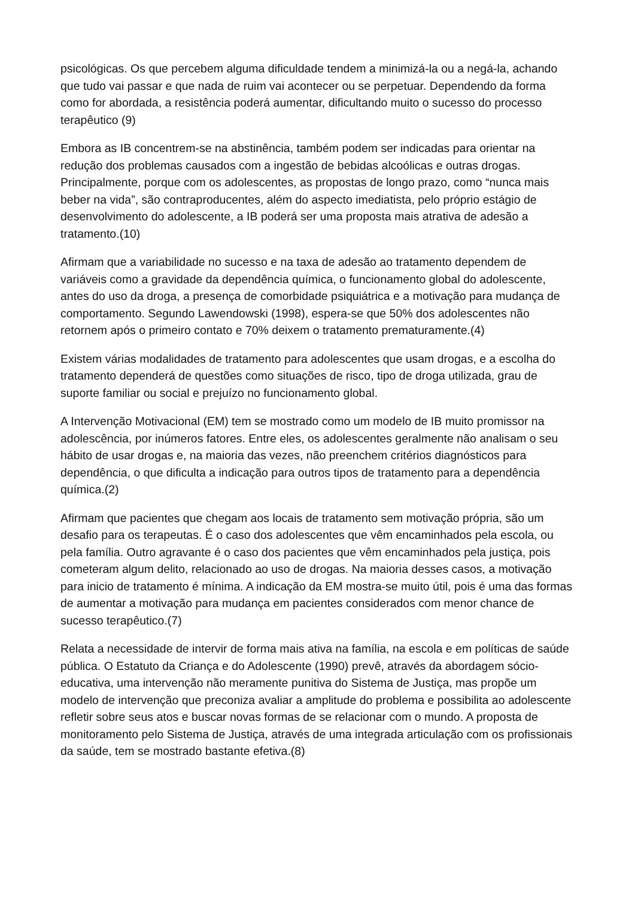psicológicas. Os que percebem alguma dificuldade tendem a minimizá-la ou a negá-la, achando que tudo vai passar e que nada de ruim vai acontecer ou se perpetuar. Dependendo da forma como for abordada, a resistência poderá aumentar, dificultando muito o sucesso do processo terapêutico (9)
Embora as IB concentrem-se na abstinência, também podem ser indicadas para orientar na redução dos problemas causados com a ingestão de bebidas alcoólicas e outras drogas. Principalmente, porque com os adolescentes, as propostas de longo prazo, como “nunca mais beber na vida”, são contraproducentes, além do aspecto imediatista, pelo próprio estágio de desenvolvimento do adolescente, a IB poderá ser uma proposta mais atrativa de adesão a tratamento.(10)
Afirmam que a variabilidade no sucesso e na taxa de adesão ao tratamento dependem de variáveis como a gravidade da dependência química, o funcionamento global do adolescente, antes do uso da droga, a presença de comorbidade psiquiátrica e a motivação para mudança de comportamento. Segundo Lawendowski (1998), espera-se que 50% dos adolescentes não retornem após o primeiro contato e 70% deixem o tratamento prematuramente.(4)
Existem várias modalidades de tratamento para adolescentes que usam drogas, e a escolha do tratamento dependerá de questões como situações de risco, tipo de droga utilizada, grau de suporte familiar ou social e prejuízo no funcionamento global.
A Intervenção Motivacional (EM) tem se mostrado como um modelo de IB muito promissor na adolescência, por inúmeros fatores. Entre eles, os adolescentes geralmente não analisam o seu hábito de usar drogas e, na maioria das vezes, não preenchem critérios diagnósticos para dependência, o que dificulta a indicação para outros tipos de tratamento para a dependência química.(2)
Afirmam que pacientes que chegam aos locais de tratamento sem motivação própria, são um desafio para os terapeutas. É o caso dos adolescentes que vêm encaminhados pela escola, ou pela família. Outro agravante é o caso dos pacientes que vêm encaminhados pela justiça, pois cometeram algum delito, relacionado ao uso de drogas. Na maioria desses casos, a motivação para inicio de tratamento é mínima. A indicação da EM mostra-se muito útil, pois é uma das formas de aumentar a motivação para mudança em pacientes considerados com menor chance de sucesso terapêutico.(7)
Relata a necessidade de intervir de forma mais ativa na família, na escola e em políticas de saúde pública. O Estatuto da Criança e do Adolescente (1990) prevê, através da abordagem sócio-educativa, uma intervenção não meramente punitiva do Sistema de Justiça, mas propõe um modelo de intervenção que preconiza avaliar a amplitude do problema e possibilita ao adolescente refletir sobre seus atos e buscar novas formas de se relacionar com o mundo. A proposta de monitoramento pelo Sistema de Justiça, através de uma integrada articulação com os profissionais da saúde, tem se mostrado bastante efetiva.(8)